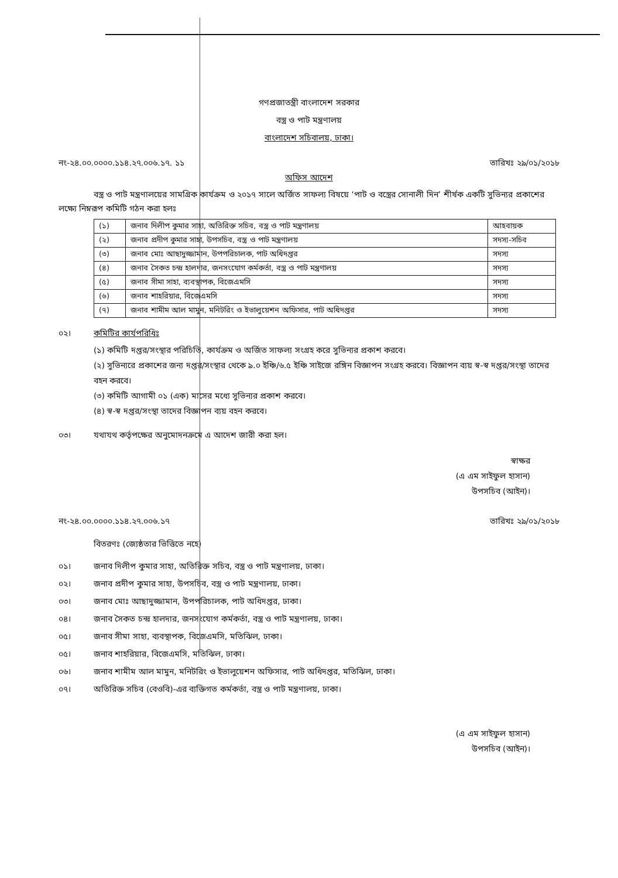গণপ্রজাতন্ত্রী বাংলাদেশ সরকার
বস্ত্র ও পাট মন্ত্রণালয়
বাংলাদেশ সচিবালয়, ঢাকা।
নং-২৪.০০.০০০০.১১৪.২৭.০০৬.১৭. ১১ তারিখঃ ২৯/০১/২০১৮
অফিস আদেশ
বস্ত্র ও পাট মন্ত্রণালয়ের সামগ্রিক কার্যক্রম ও ২০১৭ সালে অর্জিত সাফল্য বিষয়ে ‘পাট ও বস্ত্রের সোনালী দিন’ শীর্ষক একটি সুভিন্যর প্রকাশের লক্ষ্যে নিম্নরূপ কমিটি গঠন করা হলঃ
| (১) | জনাব দিলীপ কুমার সাহা, অতিরিক্ত সচিব, বস্ত্র ও পাট মন্ত্রণালয় | আহবায়ক |
| (২) | জনাব প্রদীপ কুমার সাহা, উপসচিব, বস্ত্র ও পাট মন্ত্রণালয় | সদস্য-সচিব |
| (৩) | জনাব মোঃ আছাদুজ্জামান, উপপরিচালক, পাট অধিদপ্তর | সদস্য |
| (৪) | জনাব সৈকত চন্দ্র হালদার, জনসংযোগ কর্মকর্তা, বস্ত্র ও পাট মন্ত্রণালয় | সদস্য |
| (৫) | জনাব সীমা সাহা, ব্যবস্থাপক, বিজেএমসি | সদস্য |
| (৬) | জনাব শাহরিয়ার, বিজেএমসি | সদস্য |
| (৭) | জনাব শামীম আল মামুন, মনিটরিং ও ইভালুয়েশন অফিসার, পাট অধিদপ্তর | সদস্য |
০২। কমিটির কার্যপরিধিঃ
(১) কমিটি দপ্তর/সংস্থার পরিচিতি, কার্যক্রম ও অর্জিত সাফল্য সংগ্রহ করে সুভিন্যর প্রকাশ করবে।
(২) সুভিন্যরে প্রকাশের জন্য দপ্তর/সংস্থার থেকে ৯.০ ইঞ্চি/৬.৫ ইঞ্চি সাইজে রঙ্গিন বিজ্ঞাপন সংগ্রহ করবে। বিজ্ঞাপন ব্যয় স্ব-স্ব দপ্তর/সংস্থা তাদের বহন করবে।
(৩) কমিটি আগামী ০১ (এক) মাসের মধ্যে সুভিন্যর প্রকাশ করবে।
(৪) স্ব-স্ব দপ্তর/সংস্থা তাদের বিজ্ঞাপন ব্যয় বহন করবে।
০৩। যথাযথ কর্তৃপক্ষের অনুমোদনক্রমে এ আদেশ জারী করা হল।
স্বাক্ষর
(এ এম সাইফুল হাসান)
উপসচিব (আইন)।
নং-২৪.০০.০০০০.১১৪.২৭.০০৬.১৭ তারিখঃ ২৯/০১/২০১৮
বিতরণঃ (জ্যেষ্ঠতার ভিত্তিতে নহে)
০১। জনাব দিলীপ কুমার সাহা, অতিরিক্ত সচিব, বস্ত্র ও পাট মন্ত্রণালয়, ঢাকা।
০২। জনাব প্রদীপ কুমার সাহা, উপসচিব, বস্ত্র ও পাট মন্ত্রণালয়, ঢাকা।
০৩। জনাব মোঃ আছাদুজ্জামান, উপপরিচালক, পাট অধিদপ্তর, ঢাকা।
০৪। জনাব সৈকত চন্দ্র হালদার, জনসংযোগ কর্মকর্তা, বস্ত্র ও পাট মন্ত্রণালয়, ঢাকা।
০৫। জনাব সীমা সাহা, ব্যবস্থাপক, বিজেএমসি, মতিঝিল, ঢাকা।
০৫। জনাব শাহরিয়ার, বিজেএমসি, মতিঝিল, ঢাকা।
০৬। জনাব শামীম আল মামুন, মনিটরিং ও ইভালুয়েশন অফিসার, পাট অধিদপ্তর, মতিঝিল, ঢাকা।
০৭। অতিরিক্ত সচিব (বেওবি)-এর ব্যক্তিগত কর্মকর্তা, বস্ত্র ও পাট মন্ত্রণালয়, ঢাকা।
(এ এম সাইফুল হাসান)
উপসচিব (আইন)।